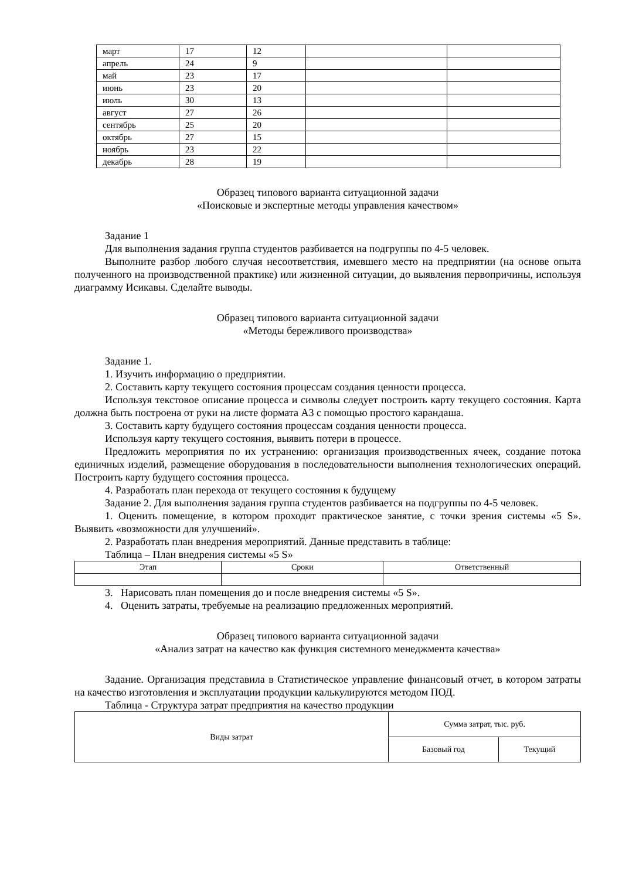| март | 17 | 12 | | |
| апрель | 24 | 9 | | |
| май | 23 | 17 | | |
| июнь | 23 | 20 | | |
| июль | 30 | 13 | | |
| август | 27 | 26 | | |
| сентябрь | 25 | 20 | | |
| октябрь | 27 | 15 | | |
| ноябрь | 23 | 22 | | |
| декабрь | 28 | 19 | | |
Образец типового варианта ситуационной задачи
«Поисковые и экспертные методы управления качеством»
Задание 1
Для выполнения задания группа студентов разбивается на подгруппы по 4-5 человек.
Выполните разбор любого случая несоответствия, имевшего место на предприятии (на основе опыта полученного на производственной практике) или жизненной ситуации, до выявления первопричины, используя диаграмму Исикавы. Сделайте выводы.
Образец типового варианта ситуационной задачи
«Методы бережливого производства»
Задание 1.
1. Изучить информацию о предприятии.
2. Составить карту текущего состояния процессам создания ценности процесса.
Используя текстовое описание процесса и символы следует построить карту текущего состояния. Карта должна быть построена от руки на листе формата А3 с помощью простого карандаша.
3. Составить карту будущего состояния процессам создания ценности процесса.
Используя карту текущего состояния, выявить потери в процессе.
Предложить мероприятия по их устранению: организация производственных ячеек, создание потока единичных изделий, размещение оборудования в последовательности выполнения технологических операций. Построить карту будущего состояния процесса.
4. Разработать план перехода от текущего состояния к будущему
Задание 2. Для выполнения задания группа студентов разбивается на подгруппы по 4-5 человек.
1. Оценить помещение, в котором проходит практическое занятие, с точки зрения системы «5 S». Выявить «возможности для улучшений».
2. Разработать план внедрения мероприятий. Данные представить в таблице:
Таблица – План внедрения системы «5 S»
| Этап | Сроки | Ответственный |
| --- | --- | --- |
3. Нарисовать план помещения до и после внедрения системы «5 S».
4. Оценить затраты, требуемые на реализацию предложенных мероприятий.
Образец типового варианта ситуационной задачи
«Анализ затрат на качество как функция системного менеджмента качества»
Задание. Организация представила в Статистическое управление финансовый отчет, в котором затраты на качество изготовления и эксплуатации продукции калькулируются методом ПОД.
Таблица - Структура затрат предприятия на качество продукции
| Виды затрат | Сумма затрат, тыс. руб. | |
| | Базовый год | Текущий |